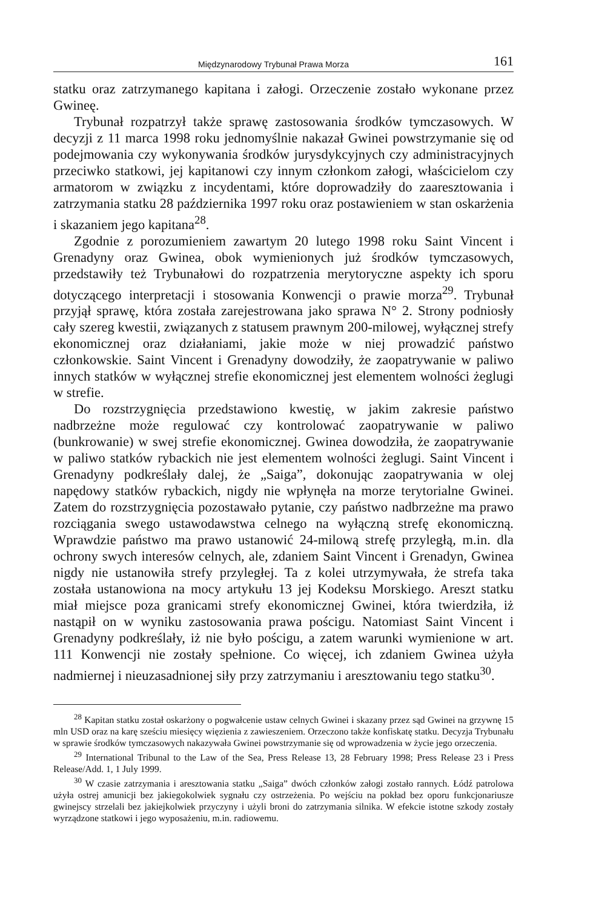Międzynarodowy Trybunał Prawa Morza 161
statku oraz zatrzymanego kapitana i załogi. Orzeczenie zostało wykonane przez Gwineę.
Trybunał rozpatrzył także sprawę zastosowania środków tymczasowych. W decyzji z 11 marca 1998 roku jednomyślnie nakazał Gwinei powstrzymanie się od podejmowania czy wykonywania środków jurysdykcyjnych czy administracyjnych przeciwko statkowi, jej kapitanowi czy innym członkom załogi, właścicielom czy armatorom w związku z incydentami, które doprowadziły do zaaresztowania i zatrzymania statku 28 października 1997 roku oraz postawieniem w stan oskarżenia i skazaniem jego kapitana<sup>28</sup>.
Zgodnie z porozumieniem zawartym 20 lutego 1998 roku Saint Vincent i Grenadyny oraz Gwinea, obok wymienionych już środków tymczasowych, przedstawiły też Trybunałowi do rozpatrzenia merytoryczne aspekty ich sporu dotyczącego interpretacji i stosowania Konwencji o prawie morza<sup>29</sup>. Trybunał przyjął sprawę, która została zarejestrowana jako sprawa N° 2. Strony podniosły cały szereg kwestii, związanych z statusem prawnym 200-milowej, wyłącznej strefy ekonomicznej oraz działaniami, jakie może w niej prowadzić państwo członkowskie. Saint Vincent i Grenadyny dowodziły, że zaopatrywanie w paliwo innych statków w wyłącznej strefie ekonomicznej jest elementem wolności żeglugi w strefie.
Do rozstrzygnięcia przedstawiono kwestię, w jakim zakresie państwo nadbrzeżne może regulować czy kontrolować zaopatrywanie w paliwo (bunkrowanie) w swej strefie ekonomicznej. Gwinea dowodziła, że zaopatrywanie w paliwo statków rybackich nie jest elementem wolności żeglugi. Saint Vincent i Grenadyny podkreślały dalej, że „Saiga”, dokonując zaopatrywania w olej napędowy statków rybackich, nigdy nie wpłynęła na morze terytorialne Gwinei. Zatem do rozstrzygnięcia pozostawało pytanie, czy państwo nadbrzeżne ma prawo rozciągania swego ustawodawstwa celnego na wyłączną strefę ekonomiczną. Wprawdzie państwo ma prawo ustanowić 24-milową strefę przyległą, m.in. dla ochrony swych interesów celnych, ale, zdaniem Saint Vincent i Grenadyn, Gwinea nigdy nie ustanowiła strefy przyległej. Ta z kolei utrzymywała, że strefa taka została ustanowiona na mocy artykułu 13 jej Kodeksu Morskiego. Areszt statku miał miejsce poza granicami strefy ekonomicznej Gwinei, która twierdziła, iż nastąpił on w wyniku zastosowania prawa pościgu. Natomiast Saint Vincent i Grenadyny podkreślały, iż nie było pościgu, a zatem warunki wymienione w art. 111 Konwencji nie zostały spełnione. Co więcej, ich zdaniem Gwinea użyła nadmiernej i nieuzasadnionej siły przy zatrzymaniu i aresztowaniu tego statku<sup>30</sup>.
<sup>28</sup> Kapitan statku został oskarżony o pogwałcenie ustaw celnych Gwinei i skazany przez sąd Gwinei na grzywnę 15 mln USD oraz na karę sześciu miesięcy więzienia z zawieszeniem. Orzeczono także konfiskatę statku. Decyzja Trybunału w sprawie środków tymczasowych nakazywała Gwinei powstrzymanie się od wprowadzenia w życie jego orzeczenia.
<sup>29</sup> International Tribunal to the Law of the Sea, Press Release 13, 28 February 1998; Press Release 23 i Press Release/Add. 1, 1 July 1999.
<sup>30</sup> W czasie zatrzymania i aresztowania statku „Saiga” dwóch członków załogi zostało rannych. Łódź patrolowa użyła ostrej amunicji bez jakiegokolwiek sygnału czy ostrzeżenia. Po wejściu na pokład bez oporu funkcjonariusze gwinejscy strzelali bez jakiejkolwiek przyczyny i użyli broni do zatrzymania silnika. W efekcie istotne szkody zostały wyrządzone statkowi i jego wyposażeniu, m.in. radiowemu.